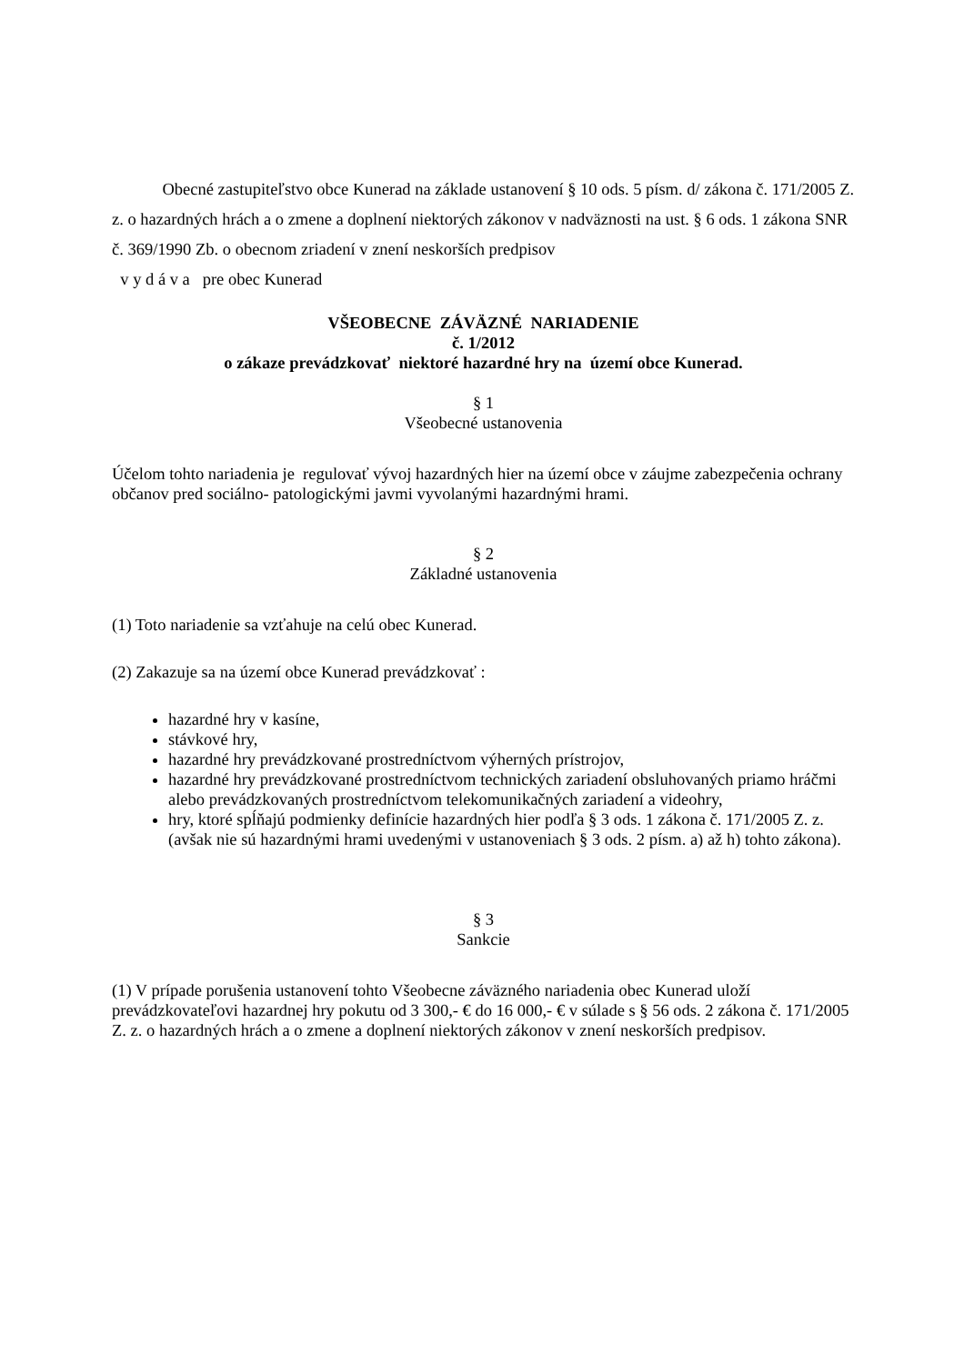Obecné zastupiteľstvo obce Kunerad na základe ustanovení § 10 ods. 5 písm. d/ zákona č. 171/2005 Z. z. o hazardných hrách a o zmene a doplnení niektorých zákonov v nadväznosti na ust. § 6 ods. 1 zákona SNR č. 369/1990 Zb. o obecnom zriadení v znení neskorších predpisov
v y d á v a pre obec Kunerad
VŠEOBECNE ZÁVÄZNÉ NARIADENIE
č. 1/2012
o zákaze prevádzkovať niektoré hazardné hry na území obce Kunerad.
§ 1
Všeobecné ustanovenia
Účelom tohto nariadenia je regulovať vývoj hazardných hier na území obce v záujme zabezpečenia ochrany občanov pred sociálno- patologickými javmi vyvolanými hazardnými hrami.
§ 2
Základné ustanovenia
(1) Toto nariadenie sa vzťahuje na celú obec Kunerad.
(2) Zakazuje sa na území obce Kunerad prevádzkovať :
hazardné hry v kasíne,
stávkové hry,
hazardné hry prevádzkované prostredníctvom výherných prístrojov,
hazardné hry prevádzkované prostredníctvom technických zariadení obsluhovaných priamo hráčmi alebo prevádzkovaných prostredníctvom telekomunikačných zariadení a videohry,
hry, ktoré spĺňajú podmienky definície hazardných hier podľa § 3 ods. 1 zákona č. 171/2005 Z. z. (avšak nie sú hazardnými hrami uvedenými v ustanoveniach § 3 ods. 2 písm. a) až h) tohto zákona).
§ 3
Sankcie
(1) V prípade porušenia ustanovení tohto Všeobecne záväzného nariadenia obec Kunerad uloží prevádzkovateľovi hazardnej hry pokutu od 3 300,- € do 16 000,- € v súlade s § 56 ods. 2 zákona č. 171/2005 Z. z. o hazardných hrách a o zmene a doplnení niektorých zákonov v znení neskorších predpisov.